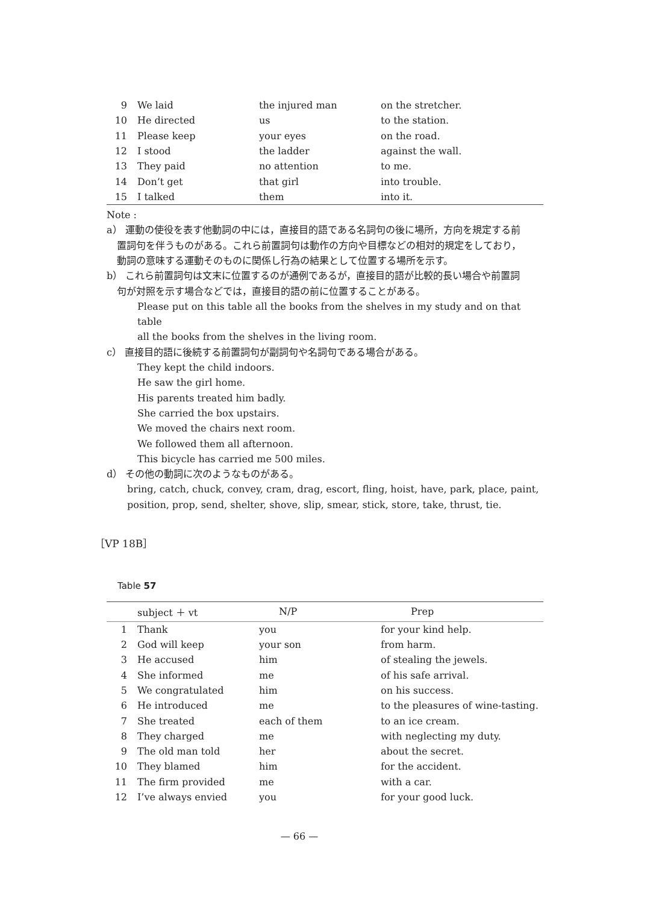| 9 | We laid | the injured man | on the stretcher. |
| 10 | He directed | us | to the station. |
| 11 | Please keep | your eyes | on the road. |
| 12 | I stood | the ladder | against the wall. |
| 13 | They paid | no attention | to me. |
| 14 | Don’t get | that girl | into trouble. |
| 15 | I talked | them | into it. |
Note :
a） 運動の使役を表す他動詞の中には，直接目的語である名詞句の後に場所，方向を規定する前
置詞句を伴うものがある。これら前置詞句は動作の方向や目標などの相対的規定をしており，
動詞の意味する運動そのものに関係し行為の結果として位置する場所を示す。
b） これら前置詞句は文末に位置するのが通例であるが，直接目的語が比較的長い場合や前置詞
句が対照を示す場合などでは，直接目的語の前に位置することがある。
Please put on this table all the books from the shelves in my study and on that table
all the books from the shelves in the living room.
c） 直接目的語に後続する前置詞句が副詞句や名詞句である場合がある。
They kept the child indoors.
He saw the girl home.
His parents treated him badly.
She carried the box upstairs.
We moved the chairs next room.
We followed them all afternoon.
This bicycle has carried me 500 miles.
d） その他の動詞に次のようなものがある。
bring, catch, chuck, convey, cram, drag, escort, fling, hoist, have, park, place, paint,
position, prop, send, shelter, shove, slip, smear, stick, store, take, thrust, tie.
［VP 18B］
Table 57
| | subject ＋ vt | N/P | Prep |
| --- | --- | --- | --- |
| 1 | Thank | you | for your kind help. |
| 2 | God will keep | your son | from harm. |
| 3 | He accused | him | of stealing the jewels. |
| 4 | She informed | me | of his safe arrival. |
| 5 | We congratulated | him | on his success. |
| 6 | He introduced | me | to the pleasures of wine-tasting. |
| 7 | She treated | each of them | to an ice cream. |
| 8 | They charged | me | with neglecting my duty. |
| 9 | The old man told | her | about the secret. |
| 10 | They blamed | him | for the accident. |
| 11 | The firm provided | me | with a car. |
| 12 | I’ve always envied | you | for your good luck. |
— 66 —